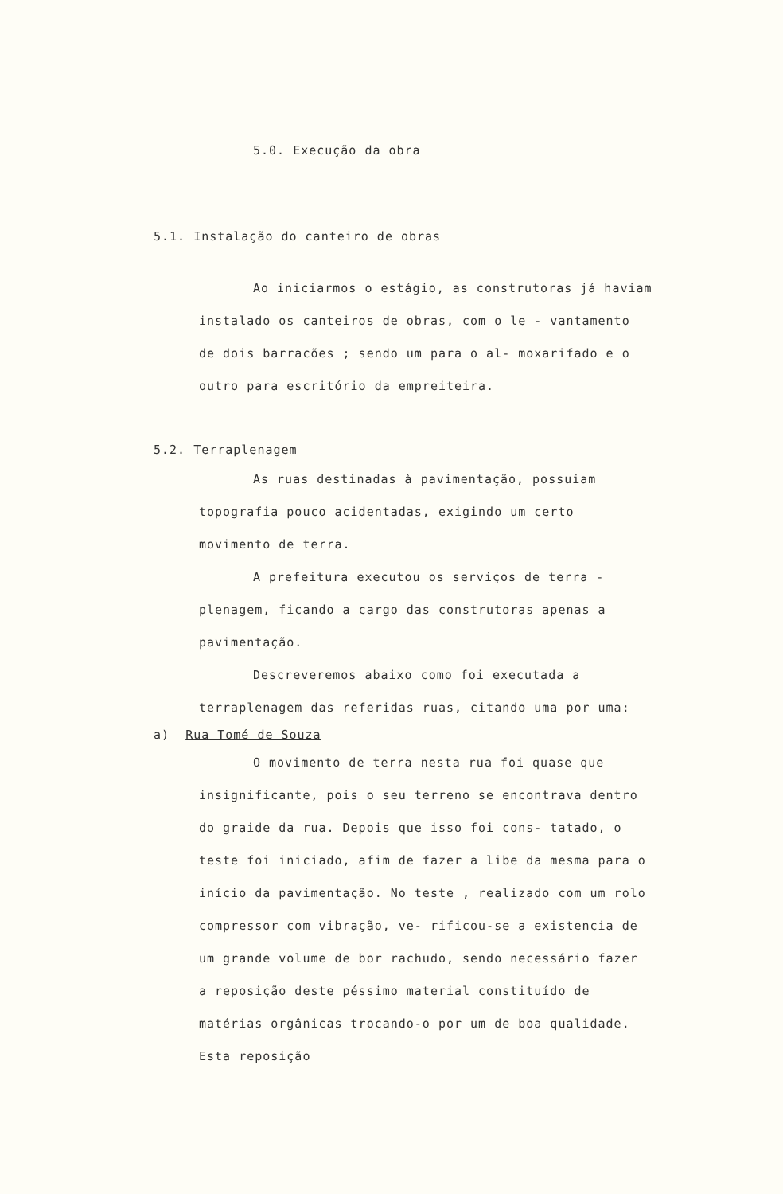5.0. Execução da obra
5.1. Instalação do canteiro de obras
Ao iniciarmos o estágio, as construtoras já haviam instalado os canteiros de obras, com o le - vantamento de dois barracões ; sendo um para o al- moxarifado e o outro para escritório da empreiteira.
5.2. Terraplenagem
As ruas destinadas à pavimentação, possuiam topografia pouco acidentadas, exigindo um certo movimento de terra.
A prefeitura executou os serviços de terra - plenagem, ficando a cargo das construtoras apenas a pavimentação.
Descreveremos abaixo como foi executada a terraplenagem das referidas ruas, citando uma por uma:
a) Rua Tomé de Souza
O movimento de terra nesta rua foi quase que insignificante, pois o seu terreno se encontrava dentro do graide da rua. Depois que isso foi cons- tatado, o teste foi iniciado, afim de fazer a libe da mesma para o início da pavimentação. No teste , realizado com um rolo compressor com vibração, ve- rificou-se a existencia de um grande volume de bor rachudo, sendo necessário fazer a reposição deste péssimo material constituído de matérias orgânicas trocando-o por um de boa qualidade. Esta reposição